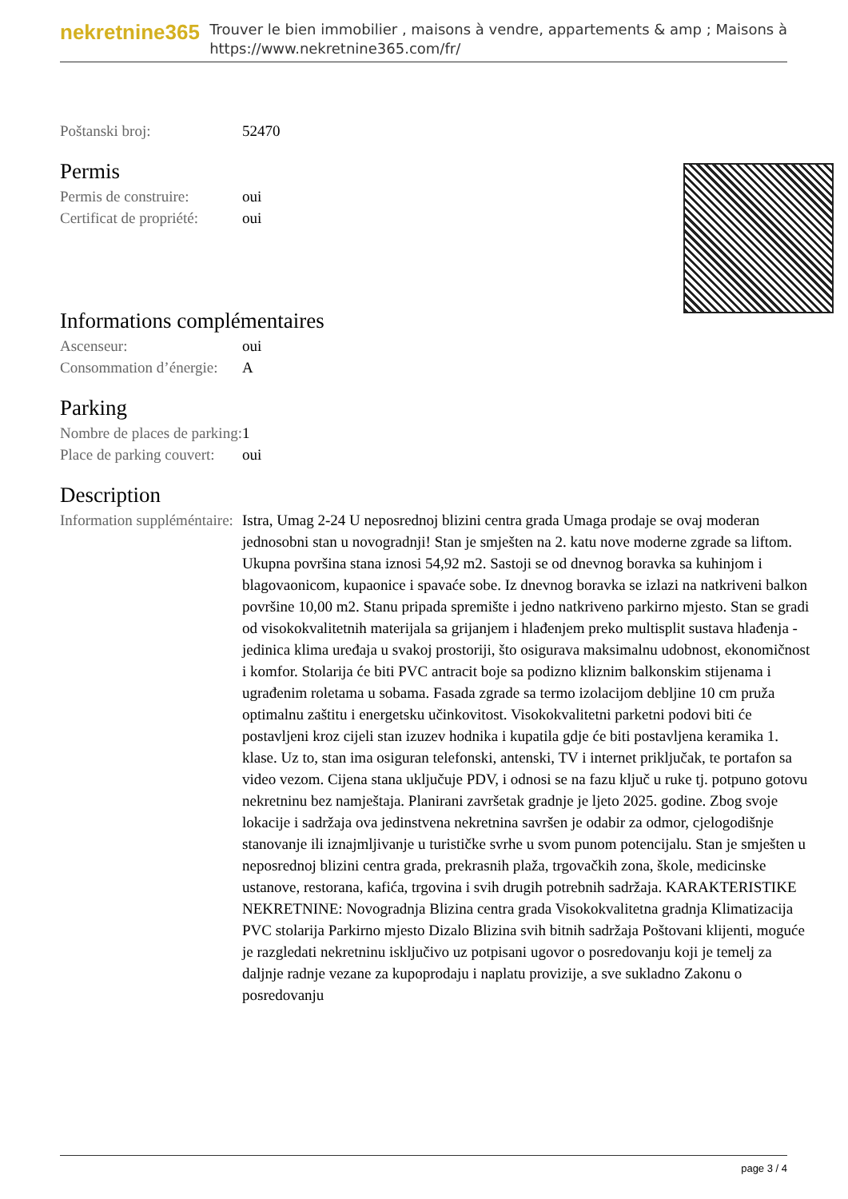nekretnine365
Trouver le bien immobilier , maisons à vendre, appartements & amp ; Maisons à
https://www.nekretnine365.com/fr/
| Poštanski broj: | 52470 |
Permis
| Permis de construire: | oui |
| Certificat de propriété: | oui |
Informations complémentaires
| Ascenseur: | oui |
| Consommation d’énergie: | A |
Parking
| Nombre de places de parking: | 1 |
| Place de parking couvert: | oui |
Description
| Information suppléméntaire: | Istra, Umag 2-24 U neposrednoj blizini centra grada Umaga prodaje se ovaj moderan jednosobni stan u novogradnji! Stan je smješten na 2. katu nove moderne zgrade sa liftom. Ukupna površina stana iznosi 54,92 m2. Sastoji se od dnevnog boravka sa kuhinjom i blagovaonicom, kupaonice i spavaće sobe. Iz dnevnog boravka se izlazi na natkriveni balkon površine 10,00 m2. Stanu pripada spremište i jedno natkriveno parkirno mjesto. Stan se gradi od visokokvalitetnih materijala sa grijanjem i hlađenjem preko multisplit sustava hlađenja - jedinica klima uređaja u svakoj prostoriji, što osigurava maksimalnu udobnost, ekonomičnost i komfor. Stolarija će biti PVC antracit boje sa podizno kliznim balkonskim stijenama i ugrađenim roletama u sobama. Fasada zgrade sa termo izolacijom debljine 10 cm pruža optimalnu zaštitu i energetsku učinkovitost. Visokokvalitetni parketni podovi biti će postavljeni kroz cijeli stan izuzev hodnika i kupatila gdje će biti postavljena keramika 1. klase. Uz to, stan ima osiguran telefonski, antenski, TV i internet priključak, te portafon sa video vezom. Cijena stana uključuje PDV, i odnosi se na fazu ključ u ruke tj. potpuno gotovu nekretninu bez namještaja. Planirani završetak gradnje je ljeto 2025. godine. Zbog svoje lokacije i sadržaja ova jedinstvena nekretnina savršen je odabir za odmor, cjelogodišnje stanovanje ili iznajmljivanje u turističke svrhe u svom punom potencijalu. Stan je smješten u neposrednoj blizini centra grada, prekrasnih plaža, trgovačkih zona, škole, medicinske ustanove, restorana, kafića, trgovina i svih drugih potrebnih sadržaja. KARAKTERISTIKE NEKRETNINE: Novogradnja Blizina centra grada Visokokvalitetna gradnja Klimatizacija PVC stolarija Parkirno mjesto Dizalo Blizina svih bitnih sadržaja Poštovani klijenti, moguće je razgledati nekretninu isključivo uz potpisani ugovor o posredovanju koji je temelj za daljnje radnje vezane za kupoprodaju i naplatu provizije, a sve sukladno Zakonu o posredovanju |
page 3 / 4